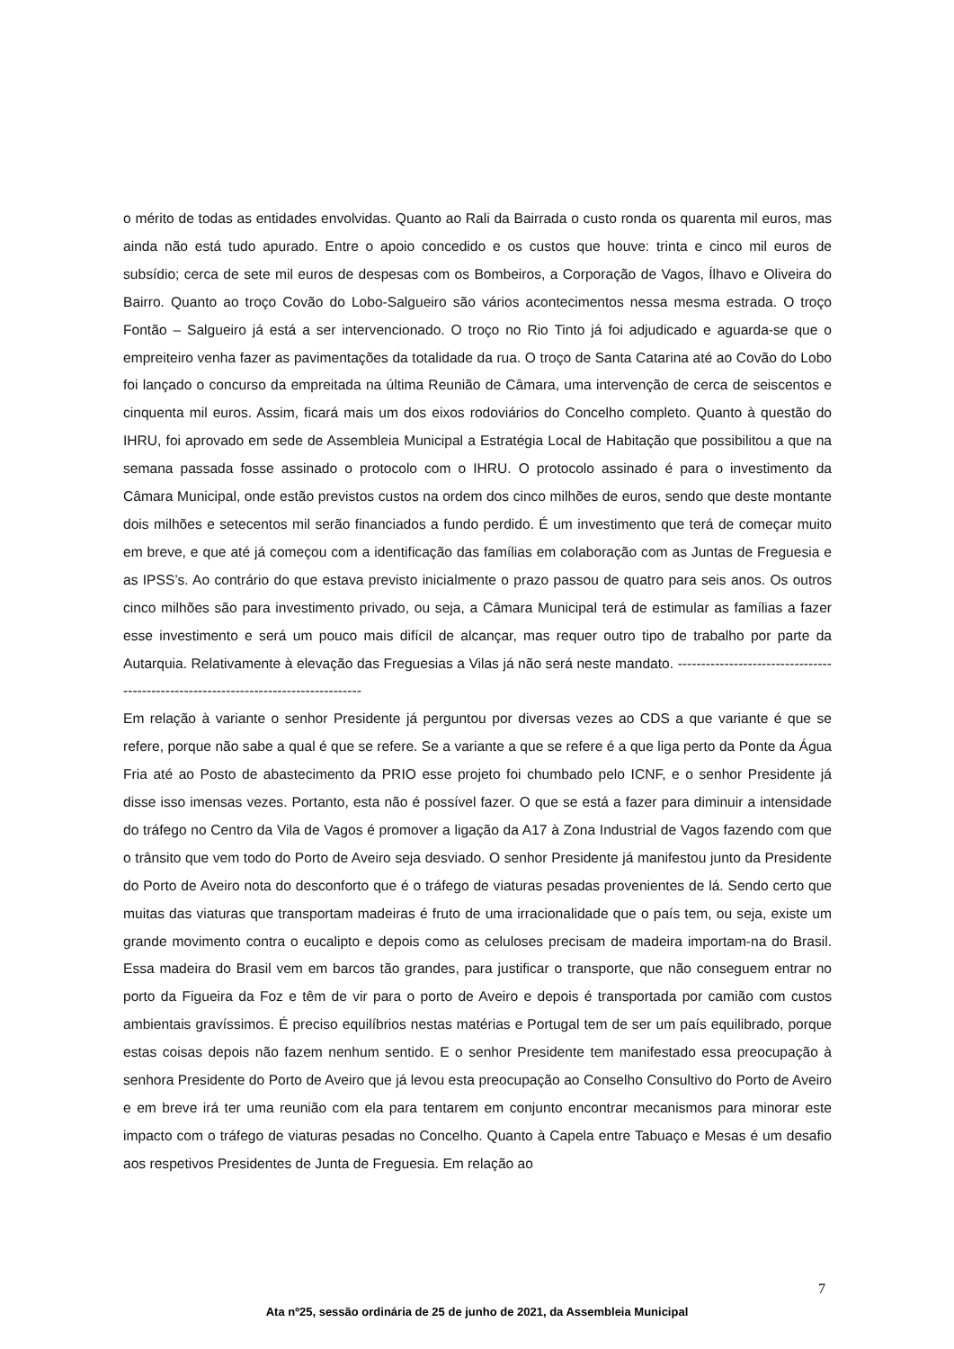o mérito de todas as entidades envolvidas. Quanto ao Rali da Bairrada o custo ronda os quarenta mil euros, mas ainda não está tudo apurado. Entre o apoio concedido e os custos que houve: trinta e cinco mil euros de subsídio; cerca de sete mil euros de despesas com os Bombeiros, a Corporação de Vagos, Ílhavo e Oliveira do Bairro. Quanto ao troço Covão do Lobo-Salgueiro são vários acontecimentos nessa mesma estrada. O troço Fontão – Salgueiro já está a ser intervencionado. O troço no Rio Tinto já foi adjudicado e aguarda-se que o empreiteiro venha fazer as pavimentações da totalidade da rua. O troço de Santa Catarina até ao Covão do Lobo foi lançado o concurso da empreitada na última Reunião de Câmara, uma intervenção de cerca de seiscentos e cinquenta mil euros. Assim, ficará mais um dos eixos rodoviários do Concelho completo. Quanto à questão do IHRU, foi aprovado em sede de Assembleia Municipal a Estratégia Local de Habitação que possibilitou a que na semana passada fosse assinado o protocolo com o IHRU. O protocolo assinado é para o investimento da Câmara Municipal, onde estão previstos custos na ordem dos cinco milhões de euros, sendo que deste montante dois milhões e setecentos mil serão financiados a fundo perdido. É um investimento que terá de começar muito em breve, e que até já começou com a identificação das famílias em colaboração com as Juntas de Freguesia e as IPSS’s. Ao contrário do que estava previsto inicialmente o prazo passou de quatro para seis anos. Os outros cinco milhões são para investimento privado, ou seja, a Câmara Municipal terá de estimular as famílias a fazer esse investimento e será um pouco mais difícil de alcançar, mas requer outro tipo de trabalho por parte da Autarquia. Relativamente à elevação das Freguesias a Vilas já não será neste mandato. ------------------------------------------------------------------------------------
Em relação à variante o senhor Presidente já perguntou por diversas vezes ao CDS a que variante é que se refere, porque não sabe a qual é que se refere. Se a variante a que se refere é a que liga perto da Ponte da Água Fria até ao Posto de abastecimento da PRIO esse projeto foi chumbado pelo ICNF, e o senhor Presidente já disse isso imensas vezes. Portanto, esta não é possível fazer. O que se está a fazer para diminuir a intensidade do tráfego no Centro da Vila de Vagos é promover a ligação da A17 à Zona Industrial de Vagos fazendo com que o trânsito que vem todo do Porto de Aveiro seja desviado. O senhor Presidente já manifestou junto da Presidente do Porto de Aveiro nota do desconforto que é o tráfego de viaturas pesadas provenientes de lá. Sendo certo que muitas das viaturas que transportam madeiras é fruto de uma irracionalidade que o país tem, ou seja, existe um grande movimento contra o eucalipto e depois como as celuloses precisam de madeira importam-na do Brasil. Essa madeira do Brasil vem em barcos tão grandes, para justificar o transporte, que não conseguem entrar no porto da Figueira da Foz e têm de vir para o porto de Aveiro e depois é transportada por camião com custos ambientais gravíssimos. É preciso equilíbrios nestas matérias e Portugal tem de ser um país equilibrado, porque estas coisas depois não fazem nenhum sentido. E o senhor Presidente tem manifestado essa preocupação à senhora Presidente do Porto de Aveiro que já levou esta preocupação ao Conselho Consultivo do Porto de Aveiro e em breve irá ter uma reunião com ela para tentarem em conjunto encontrar mecanismos para minorar este impacto com o tráfego de viaturas pesadas no Concelho. Quanto à Capela entre Tabuaço e Mesas é um desafio aos respetivos Presidentes de Junta de Freguesia. Em relação ao
7
Ata nº25, sessão ordinária de 25 de junho de 2021, da Assembleia Municipal